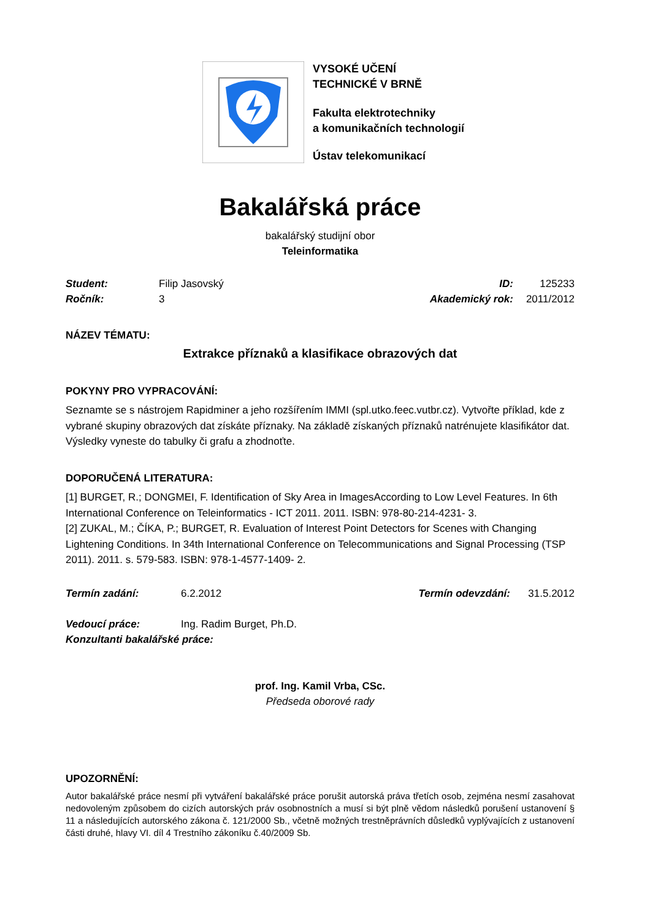VYSOKÉ UČENÍ
TECHNICKÉ V BRNĚ
Fakulta elektrotechniky
a komunikačních technologií
Ústav telekomunikací
Bakalářská práce
bakalářský studijní obor
Teleinformatika
Student: Filip Jasovský ID: 125233
Ročník: 3 Akademický rok: 2011/2012
NÁZEV TÉMATU:
Extrakce příznaků a klasifikace obrazových dat
POKYNY PRO VYPRACOVÁNÍ:
Seznamte se s nástrojem Rapidminer a jeho rozšířením IMMI (spl.utko.feec.vutbr.cz). Vytvořte příklad, kde z vybrané skupiny obrazových dat získáte příznaky. Na základě získaných příznaků natrénujete klasifikátor dat. Výsledky vyneste do tabulky či grafu a zhodnoťte.
DOPORUČENÁ LITERATURA:
[1] BURGET, R.; DONGMEI, F. Identification of Sky Area in ImagesAccording to Low Level Features. In 6th International Conference on Teleinformatics - ICT 2011. 2011. ISBN: 978-80-214-4231- 3.
[2] ZUKAL, M.; ČÍKA, P.; BURGET, R. Evaluation of Interest Point Detectors for Scenes with Changing Lightening Conditions. In 34th International Conference on Telecommunications and Signal Processing (TSP 2011). 2011. s. 579-583. ISBN: 978-1-4577-1409- 2.
Termín zadání: 6.2.2012 Termín odevzdání: 31.5.2012
Vedoucí práce: Ing. Radim Burget, Ph.D.
Konzultanti bakalářské práce:
prof. Ing. Kamil Vrba, CSc.
Předseda oborové rady
UPOZORNĚNÍ:
Autor bakalářské práce nesmí při vytváření bakalářské práce porušit autorská práva třetích osob, zejména nesmí zasahovat nedovoleným způsobem do cizích autorských práv osobnostních a musí si být plně vědom následků porušení ustanovení § 11 a následujících autorského zákona č. 121/2000 Sb., včetně možných trestněprávních důsledků vyplývajících z ustanovení části druhé, hlavy VI. díl 4 Trestního zákoníku č.40/2009 Sb.